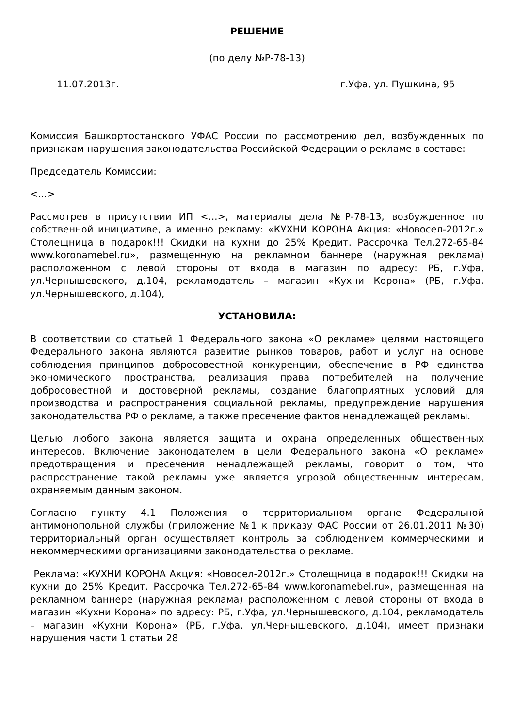РЕШЕНИЕ
(по делу №Р-78-13)
11.07.2013г. г.Уфа, ул. Пушкина, 95
Комиссия Башкортостанского УФАС России по рассмотрению дел, возбужденных по признакам нарушения законодательства Российской Федерации о рекламе в составе:
Председатель Комиссии:
<...>
Рассмотрев в присутствии ИП <...>, материалы дела №Р-78-13, возбужденное по собственной инициативе, а именно рекламу: «КУХНИ КОРОНА Акция: «Новосел-2012г.» Столещница в подарок!!! Скидки на кухни до 25% Кредит. Рассрочка Тел.272-65-84 www.koronamebel.ru», размещенную на рекламном баннере (наружная реклама) расположенном с левой стороны от входа в магазин по адресу: РБ, г.Уфа, ул.Чернышевского, д.104, рекламодатель – магазин «Кухни Корона» (РБ, г.Уфа, ул.Чернышевского, д.104),
УСТАНОВИЛА:
В соответствии со статьей 1 Федерального закона «О рекламе» целями настоящего Федерального закона являются развитие рынков товаров, работ и услуг на основе соблюдения принципов добросовестной конкуренции, обеспечение в РФ единства экономического пространства, реализация права потребителей на получение добросовестной и достоверной рекламы, создание благоприятных условий для производства и распространения социальной рекламы, предупреждение нарушения законодательства РФ о рекламе, а также пресечение фактов ненадлежащей рекламы.
Целью любого закона является защита и охрана определенных общественных интересов. Включение законодателем в цели Федерального закона «О рекламе» предотвращения и пресечения ненадлежащей рекламы, говорит о том, что распространение такой рекламы уже является угрозой общественным интересам, охраняемым данным законом.
Согласно пункту 4.1 Положения о территориальном органе Федеральной антимонопольной службы (приложение №1 к приказу ФАС России от 26.01.2011 №30) территориальный орган осуществляет контроль за соблюдением коммерческими и некоммерческими организациями законодательства о рекламе.
Реклама: «КУХНИ КОРОНА Акция: «Новосел-2012г.» Столещница в подарок!!! Скидки на кухни до 25% Кредит. Рассрочка Тел.272-65-84 www.koronamebel.ru», размещенная на рекламном баннере (наружная реклама) расположенном с левой стороны от входа в магазин «Кухни Корона» по адресу: РБ, г.Уфа, ул.Чернышевского, д.104, рекламодатель – магазин «Кухни Корона» (РБ, г.Уфа, ул.Чернышевского, д.104), имеет признаки нарушения части 1 статьи 28